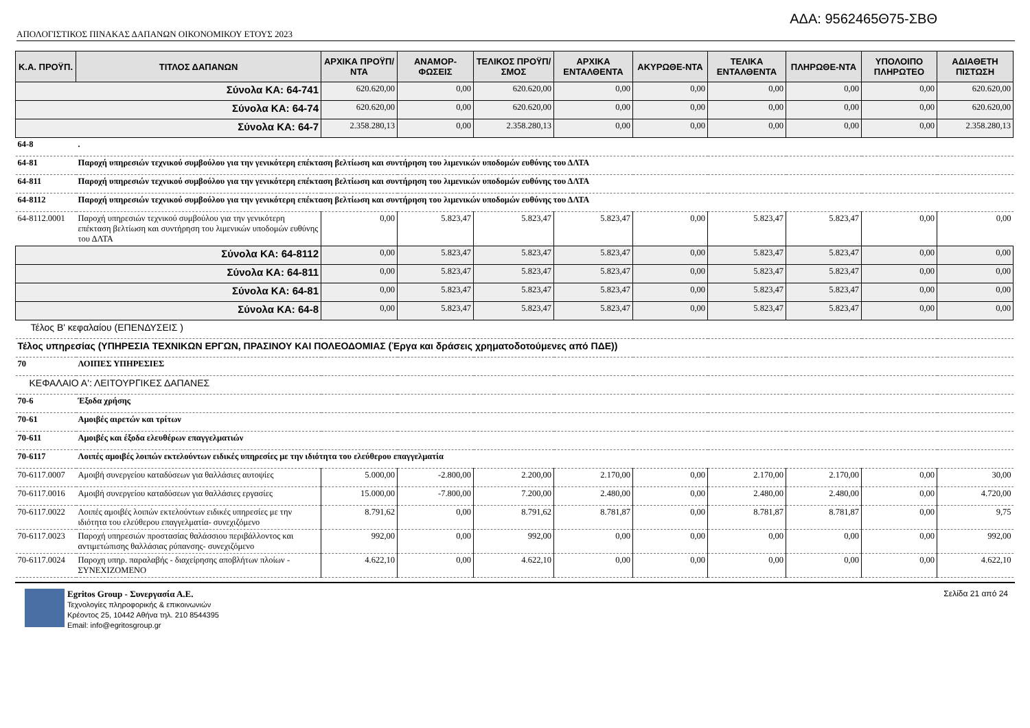ΑΔΑ: 9562465Θ75-ΣΒΘ
ΑΠΟΛΟΓΙΣΤΙΚΟΣ ΠΙΝΑΚΑΣ ΔΑΠΑΝΩΝ ΟΙΚΟΝΟΜΙΚΟΥ ΕΤΟΥΣ 2023
| Κ.Α. ΠΡΟΫΠ. | ΤΙΤΛΟΣ ΔΑΠΑΝΩΝ | ΑΡΧΙΚΑ ΠΡΟΫΠ/ΝΤΑ | ΑΝΑΜΟΡ-ΦΩΣΕΙΣ | ΤΕΛΙΚΟΣ ΠΡΟΫΠ/ΣΜΟΣ | ΑΡΧΙΚΑ ΕΝΤΑΛΘΕΝΤΑ | ΑΚΥΡΩΘΕ-ΝΤΑ | ΤΕΛΙΚΑ ΕΝΤΑΛΘΕΝΤΑ | ΠΛΗΡΩΘΕ-ΝΤΑ | ΥΠΟΛΟΙΠΟ ΠΛΗΡΩΤΕΟ | ΑΔΙΑΘΕΤΗ ΠΙΣΤΩΣΗ |
| --- | --- | --- | --- | --- | --- | --- | --- | --- | --- | --- |
| Σύνολα ΚΑ: 64-741 | | 620.620,00 | 0,00 | 620.620,00 | 0,00 | 0,00 | 0,00 | 0,00 | 0,00 | 620.620,00 |
| Σύνολα ΚΑ: 64-74 | | 620.620,00 | 0,00 | 620.620,00 | 0,00 | 0,00 | 0,00 | 0,00 | 0,00 | 620.620,00 |
| Σύνολα ΚΑ: 64-7 | | 2.358.280,13 | 0,00 | 2.358.280,13 | 0,00 | 0,00 | 0,00 | 0,00 | 0,00 | 2.358.280,13 |
| 64-8 | . | | | | | | | | | |
| 64-81 | Παροχή υπηρεσιών τεχνικού συμβούλου για την γενικότερη επέκταση βελτίωση και συντήρηση του λιμενικών υποδομών ευθύνης του ΔΛΤΑ | | | | | | | | | |
| 64-811 | Παροχή υπηρεσιών τεχνικού συμβούλου για την γενικότερη επέκταση βελτίωση και συντήρηση του λιμενικών υποδομών ευθύνης του ΔΛΤΑ | | | | | | | | | |
| 64-8112 | Παροχή υπηρεσιών τεχνικού συμβούλου για την γενικότερη επέκταση βελτίωση και συντήρηση του λιμενικών υποδομών ευθύνης του ΔΛΤΑ | | | | | | | | | |
| 64-8112.0001 | Παροχή υπηρεσιών τεχνικού συμβούλου για την γενικότερη επέκταση βελτίωση και συντήρηση του λιμενικών υποδομών ευθύνης του ΔΛΤΑ | 0,00 | 5.823,47 | 5.823,47 | 5.823,47 | 0,00 | 5.823,47 | 5.823,47 | 0,00 | 0,00 |
| Σύνολα ΚΑ: 64-8112 | | 0,00 | 5.823,47 | 5.823,47 | 5.823,47 | 0,00 | 5.823,47 | 5.823,47 | 0,00 | 0,00 |
| Σύνολα ΚΑ: 64-811 | | 0,00 | 5.823,47 | 5.823,47 | 5.823,47 | 0,00 | 5.823,47 | 5.823,47 | 0,00 | 0,00 |
| Σύνολα ΚΑ: 64-81 | | 0,00 | 5.823,47 | 5.823,47 | 5.823,47 | 0,00 | 5.823,47 | 5.823,47 | 0,00 | 0,00 |
| Σύνολα ΚΑ: 64-8 | | 0,00 | 5.823,47 | 5.823,47 | 5.823,47 | 0,00 | 5.823,47 | 5.823,47 | 0,00 | 0,00 |
| Τέλος Β' κεφαλαίου (ΕΠΕΝΔΥΣΕΙΣ ) | | | | | | | | | | |
| Τέλος υπηρεσίας (ΥΠΗΡΕΣΙΑ ΤΕΧΝΙΚΩΝ ΕΡΓΩΝ, ΠΡΑΣΙΝΟΥ ΚΑΙ ΠΟΛΕΟΔΟΜΙΑΣ (Έργα και δράσεις χρηματοδοτούμενες από ΠΔΕ)) | | | | | | | | | | |
| 70 | ΛΟΙΠΕΣ ΥΠΗΡΕΣΙΕΣ | | | | | | | | | |
| ΚΕΦΑΛΑΙΟ Α': ΛΕΙΤΟΥΡΓΙΚΕΣ ΔΑΠΑΝΕΣ | | | | | | | | | | |
| 70-6 | Έξοδα χρήσης | | | | | | | | | |
| 70-61 | Αμοιβές αιρετών και τρίτων | | | | | | | | | |
| 70-611 | Αμοιβές και έξοδα ελευθέρων επαγγελματιών | | | | | | | | | |
| 70-6117 | Λοιπές αμοιβές λοιπών εκτελούντων ειδικές υπηρεσίες με την ιδιότητα του ελεύθερου επαγγελματία | | | | | | | | | |
| 70-6117.0007 | Αμοιβή συνεργείου καταδύσεων για θαλλάσιες αυτοψίες | 5.000,00 | -2.800,00 | 2.200,00 | 2.170,00 | 0,00 | 2.170,00 | 2.170,00 | 0,00 | 30,00 |
| 70-6117.0016 | Αμοιβή συνεργείου καταδύσεων για θαλλάσιες εργασίες | 15.000,00 | -7.800,00 | 7.200,00 | 2.480,00 | 0,00 | 2.480,00 | 2.480,00 | 0,00 | 4.720,00 |
| 70-6117.0022 | Λοιπές αμοιβές λοιπών εκτελούντων ειδικές υπηρεσίες με την ιδιότητα του ελεύθερου επαγγελματία- συνεχιζόμενο | 8.791,62 | 0,00 | 8.791,62 | 8.781,87 | 0,00 | 8.781,87 | 8.781,87 | 0,00 | 9,75 |
| 70-6117.0023 | Παροχή υπηρεσιών προστασίας θαλάσσιου περιβάλλοντος και αντιμετώπισης θαλλάσιας ρύπανσης- συνεχιζόμενο | 992,00 | 0,00 | 992,00 | 0,00 | 0,00 | 0,00 | 0,00 | 0,00 | 992,00 |
| 70-6117.0024 | Παροχη υπηρ. παραλαβής - διαχείρησης αποβλήτων πλοίων - ΣΥΝΕΧΙΖΟΜΕΝΟ | 4.622,10 | 0,00 | 4.622,10 | 0,00 | 0,00 | 0,00 | 0,00 | 0,00 | 4.622,10 |
Egritos Group - Συνεργασία Α.Ε.
Τεχνολογίες πληροφορικής & επικοινωνιών
Κρέοντος 25, 10442 Αθήνα τηλ. 210 8544395
Email: info@egritosgroup.gr
Σελίδα 21 από 24